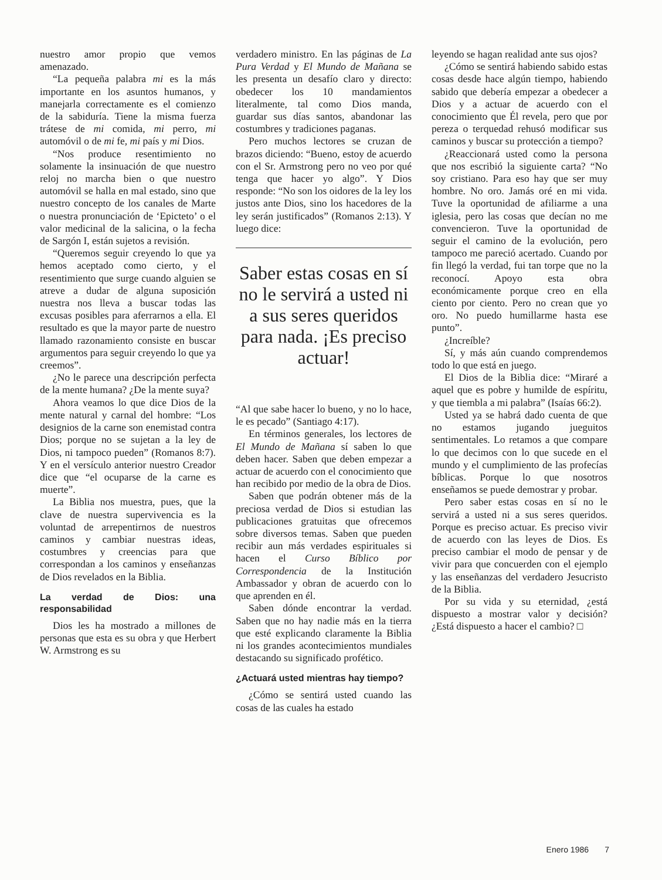nuestro amor propio que vemos amenazado.
“La pequeña palabra mi es la más importante en los asuntos humanos, y manejarla correctamente es el comienzo de la sabiduría. Tiene la misma fuerza trátese de mi comida, mi perro, mi automóvil o de mi fe, mi país y mi Dios.
“Nos produce resentimiento no solamente la insinuación de que nuestro reloj no marcha bien o que nuestro automóvil se halla en mal estado, sino que nuestro concepto de los canales de Marte o nuestra pronunciación de ‘Epicteto’ o el valor medicinal de la salicina, o la fecha de Sargón I, están sujetos a revisión.
“Queremos seguir creyendo lo que ya hemos aceptado como cierto, y el resentimiento que surge cuando alguien se atreve a dudar de alguna suposición nuestra nos lleva a buscar todas las excusas posibles para aferrarnos a ella. El resultado es que la mayor parte de nuestro llamado razonamiento consiste en buscar argumentos para seguir creyendo lo que ya creemos”.
¿No le parece una descripción perfecta de la mente humana? ¿De la mente suya?
Ahora veamos lo que dice Dios de la mente natural y carnal del hombre: “Los designios de la carne son enemistad contra Dios; porque no se sujetan a la ley de Dios, ni tampoco pueden” (Romanos 8:7). Y en el versículo anterior nuestro Creador dice que “el ocuparse de la carne es muerte”.
La Biblia nos muestra, pues, que la clave de nuestra supervivencia es la voluntad de arrepentirnos de nuestros caminos y cambiar nuestras ideas, costumbres y creencias para que correspondan a los caminos y enseñanzas de Dios revelados en la Biblia.
La verdad de Dios: una responsabilidad
Dios les ha mostrado a millones de personas que esta es su obra y que Herbert W. Armstrong es su
verdadero ministro. En las páginas de La Pura Verdad y El Mundo de Mañana se les presenta un desafío claro y directo: obedecer los 10 mandamientos literalmente, tal como Dios manda, guardar sus días santos, abandonar las costumbres y tradiciones paganas.
Pero muchos lectores se cruzan de brazos diciendo: “Bueno, estoy de acuerdo con el Sr. Armstrong pero no veo por qué tenga que hacer yo algo”. Y Dios responde: “No son los oidores de la ley los justos ante Dios, sino los hacedores de la ley serán justificados” (Romanos 2:13). Y luego dice:
Saber estas cosas en sí no le servirá a usted ni a sus seres queridos para nada. ¡Es preciso actuar!
“Al que sabe hacer lo bueno, y no lo hace, le es pecado” (Santiago 4:17).
En términos generales, los lectores de El Mundo de Mañana sí saben lo que deben hacer. Saben que deben empezar a actuar de acuerdo con el conocimiento que han recibido por medio de la obra de Dios.
Saben que podrán obtener más de la preciosa verdad de Dios si estudian las publicaciones gratuitas que ofrecemos sobre diversos temas. Saben que pueden recibir aun más verdades espirituales si hacen el Curso Bíblico por Correspondencia de la Institución Ambassador y obran de acuerdo con lo que aprenden en él.
Saben dónde encontrar la verdad. Saben que no hay nadie más en la tierra que esté explicando claramente la Biblia ni los grandes acontecimientos mundiales destacando su significado profético.
¿Actuará usted mientras hay tiempo?
¿Cómo se sentirá usted cuando las cosas de las cuales ha estado
leyendo se hagan realidad ante sus ojos?
¿Cómo se sentirá habiendo sabido estas cosas desde hace algún tiempo, habiendo sabido que debería empezar a obedecer a Dios y a actuar de acuerdo con el conocimiento que Él revela, pero que por pereza o terquedad rehusó modificar sus caminos y buscar su protección a tiempo?
¿Reaccionará usted como la persona que nos escribió la siguiente carta? “No soy cristiano. Para eso hay que ser muy hombre. No oro. Jamás oré en mi vida. Tuve la oportunidad de afiliarme a una iglesia, pero las cosas que decían no me convencieron. Tuve la oportunidad de seguir el camino de la evolución, pero tampoco me pareció acertado. Cuando por fin llegó la verdad, fui tan torpe que no la reconocí. Apoyo esta obra económicamente porque creo en ella ciento por ciento. Pero no crean que yo oro. No puedo humillarme hasta ese punto”.
¿Increíble?
Sí, y más aún cuando comprendemos todo lo que está en juego.
El Dios de la Biblia dice: “Miraré a aquel que es pobre y humilde de espíritu, y que tiembla a mi palabra” (Isaías 66:2).
Usted ya se habrá dado cuenta de que no estamos jugando jueguitos sentimentales. Lo retamos a que compare lo que decimos con lo que sucede en el mundo y el cumplimiento de las profecías bíblicas. Porque lo que nosotros enseñamos se puede demostrar y probar.
Pero saber estas cosas en sí no le servirá a usted ni a sus seres queridos. Porque es preciso actuar. Es preciso vivir de acuerdo con las leyes de Dios. Es preciso cambiar el modo de pensar y de vivir para que concuerden con el ejemplo y las enseñanzas del verdadero Jesucristo de la Biblia.
Por su vida y su eternidad, ¿está dispuesto a mostrar valor y decisión? ¿Está dispuesto a hacer el cambio? □
Enero 1986 7